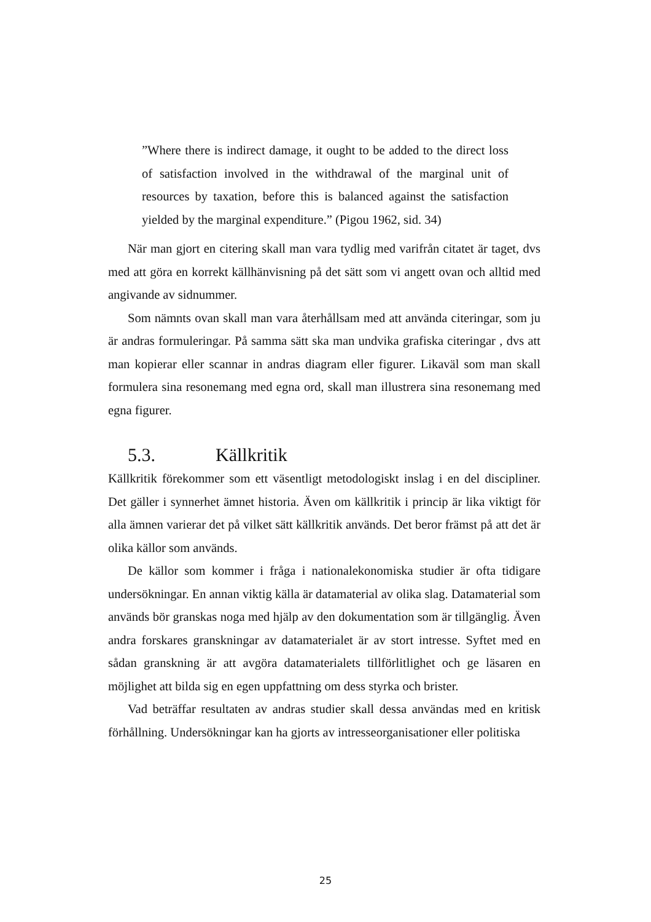”Where there is indirect damage, it ought to be added to the direct loss of satisfaction involved in the withdrawal of the marginal unit of resources by taxation, before this is balanced against the satisfaction yielded by the marginal expenditure.” (Pigou 1962, sid. 34)
När man gjort en citering skall man vara tydlig med varifrån citatet är taget, dvs med att göra en korrekt källhänvisning på det sätt som vi angett ovan och alltid med angivande av sidnummer.
Som nämnts ovan skall man vara återhållsam med att använda citeringar, som ju är andras formuleringar. På samma sätt ska man undvika grafiska citeringar , dvs att man kopierar eller scannar in andras diagram eller figurer. Likaväl som man skall formulera sina resonemang med egna ord, skall man illustrera sina resonemang med egna figurer.
5.3. Källkritik
Källkritik förekommer som ett väsentligt metodologiskt inslag i en del discipliner. Det gäller i synnerhet ämnet historia. Även om källkritik i princip är lika viktigt för alla ämnen varierar det på vilket sätt källkritik används. Det beror främst på att det är olika källor som används.
De källor som kommer i fråga i nationalekonomiska studier är ofta tidigare undersökningar. En annan viktig källa är datamaterial av olika slag. Datamaterial som används bör granskas noga med hjälp av den dokumentation som är tillgänglig. Även andra forskares granskningar av datamaterialet är av stort intresse. Syftet med en sådan granskning är att avgöra datamaterialets tillförlitlighet och ge läsaren en möjlighet att bilda sig en egen uppfattning om dess styrka och brister.
Vad beträffar resultaten av andras studier skall dessa användas med en kritisk förhållning. Undersökningar kan ha gjorts av intresseorganisationer eller politiska
25